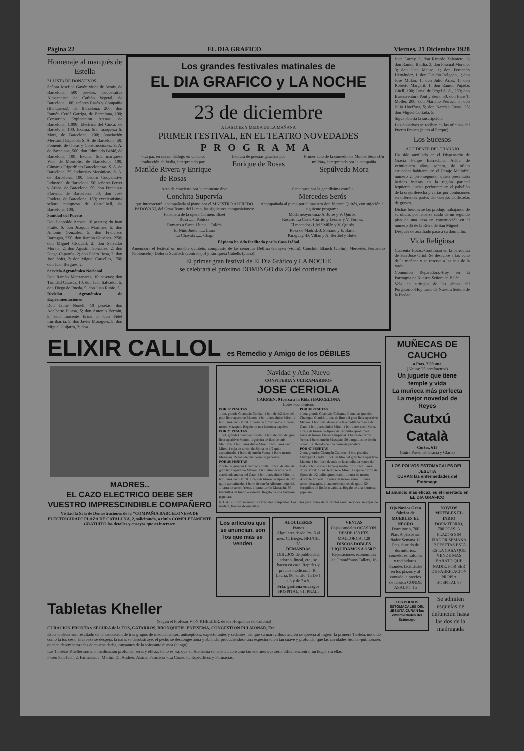Página 22 EL DIA GRAFICO Viernes, 21 Diciembre 1928
Homenaje al marqués de Estella
31 LISTA DE DONATIVOS
Señora Josefina Gayón viuda de Arnús, de Barcelona, 500 pesetas; Cooperativa Almacenista de Carbón Vegetal, de Barcelona, 100; señores Rasés y Compañía (Banqueros), de Barcelona, 200; don Ramón Cerdá Garriga, de Barcelona, 100; Consorcio Explotación Arenas, de Barcelona, 1.000; Eléctrica del Cinca, de Barcelona, 100; Excma. Sra. marquesa S. Mori, de Barcelona, 100; Asociación Mercantil Española S. A. de Barcelona, 50; Fomento de Obras y Construcciones, S. A. de Barcelona, 500; don Edmundo Bebié, de Barcelona, 100; Excma. Sra. marquesa Vda. de Monsolís, de Barcelona, 100; Cámaras Frigoríficas Barcelonesas, S. A. de Barcelona, 25; Industrias Mecánicas, S. A. de Barcelona, 100; Centro Cooperativo Industrial, de Barcelona, 50; señores Ferrer y Arbós, de Barcelona, 50; don Francisco Florentí, de Barcelona, 50; don José Fradera, de Barcelona, 150; excelentísima señora marquesa de Castellbell, de Barcelona, 100.
Sanidad del Puerto
Don Leopoldo Acosta, 10 pesetas; dn Juan Fraile, 6; don Joaquín Martínez, 5; don Antonio González, 5; don Francisco Barragán, 2'50; don Ramón Giménez, 2'50; don Miguel Cloquell, 2; don Salvador Morata, 2; don Agustín González, 2; don Diego Caparrós, 2; don Pedro Rosa, 2; don José Soler, 2; don Miguel Carcelles, 1'50; don Juan Bergués, 2.
Servicio Agronómico Nacional
Don Ramón Manzanares, 10 pesetas; don Trinidad Catasús, 10; don Juan Salvador, 5; don Diego de Rueda, 5; don Juan Rubio, 5.
División Agronómica de Experimentaciones
Don Jaime Nonell, 10 pesetas; don Adalberto Picaso, 5; don Antonio Bertrán, 5; don Inocente Erice, 5; don Fidel Iturribarria, 5; don Javier Moragues, 5; don Miguel Guijarro, 3; don
Los grandes festivales matinales de
EL DIA GRAFICO y LA NOCHE
23 de diciembre
A LAS DIEZ Y MEDIA DE LA MAÑANA
PRIMER FESTIVAL, EN EL TEATRO NOVEDADES
PROGRAMA
«La paz en casa», diálogo en un acto, traducción de Vedia, interpretado por
Matilde Rivera y Enrique de Rosas
Lectura de poesías gauchas por
Enrique de Rosas
Primer acto de la comedia de Muñoz Seca «Un millón», interpretada por la compañía
Sepúlveda Mora
Acto de concierto por la eminente diva
Conchita Supervía
que interpretará, acompañada al piano por el MAESTRO ALFREDO PADOVANI, del Gran Teatro del Liceo, las siguientes composiciones:
Habanera de la ópera Carmen. Bizet
Rosa ...... Pahissa
Romans a Santa Llucia .. Toldrá
El Niño Judío ...... Luna
La Chavala ...... Chapí
Canciones por la gentilísima estrella
Mercedes Serós
Acompañada al piano por el maestro don Vicente Quirós, con sujeción al siguiente programa:
Moda neoyorkina.-A. Jofre y V. Quirós.
Rosario La Cava.-Currito y Leonar y V. Fornes.
El mocador.-J. M.ª Milán y V. Quirós.
Rosa de Madrid.-J. Soriano y E. Barta.
Paraguay.-D. Villan y A. Berdiel y Butet.
El piano ha sido facilitado por la Casa Izábal
Amenizará el festival un notable quinteto, compuesto de las señoritas Delfina Garayva (violín), Conchita Blanch (violín), Mercedes Fernández (violoncelo), Dolores Suriñach (contrabajo) y Enriqueta Cubells (piano).
El primer gran festival de El Dia Gráfico y LA NOCHE
se celebrará el próximo DOMINGO día 23 del corriente mes
Juan Larrey, 3; don Ricardo Zalamero, 3; don Ramón Bardia, 3; don Pascual Moreno, 3; don Juan Manso, 1; don Fernando Hernández, 1; don Claudio Delgado, 1; don José Millán, 1; don Julio Arias, 1; don Roberto Margarit, 1; don Ramón Pujadas Güell, 100; Canal de Urgel S. A., 250; don Buenaventura Pont y Serra, 50; don Hans T. Moller, 200; don Mariano Perruca, 5; don Julio Hoeffner, 5; don Narciso Casas, 25; don Miguel Cortada, 5.
Sigue abierta la suscripción.
Los donativos se reciben en las oficinas del Puerto Franco (junto al Parque).
Los Sucesos
ACCIDENTE DEL TRABAJO
Ha sido auxiliado en el Dispensario de Gracia Felipe Barrachina Adán, de veinticuatro años, soltero, de oficio estucador habitante en el Pasaje Mallofré, número 2, piso segundo, quien presentaba heridas incisas en la región parietal izquierda, incisa perforante en el pabellón de la oreja derecha y varias por contusiones en diferentes partes del cuerpo, calificadas de graves.
Dichas heridas se las produjo trabajando de su oficio, por haberse caído de un segundo piso de una casa en construcción en el número 35 de la Riera de San Miguel.
Después de auxiliado pasó a su domicilio.
Vida Religiosa
Cuarenta Horas.-Continúan en la parroquia de San José Oriol. Se descubre a las ocho de la mañana y se reserva a las seis de la tarde.
Comunión Reparadora.-Hoy en la Parroquia de Nuestra Señora de Belén.
Vela en sufragio de las almas del Purgatorio.-Hoy turno de Nuestra Señora de la Piedad.
ELIXIR CALLOL es Remedio y Amigo de los DÉBILES
MADRES..
EL CAZO ELECTRICO DEBE SER VUESTRO IMPRESCINDIBLE COMPAÑERO
Visitad la Sala de Demostraciones de la "COMPAÑIA BARCELONESA DE ELECTRICIDAD" PLAZA DE CATALUÑA, 2, solicitando, a título COMPLETAMENTE GRATUITO los detalles y ensayos que os interesen
Navidad y Año Nuevo
CONFITERIA Y ULTRAMARINOS
JOSE CERIOLA
CARMEN, 9 (cerca a la Rbla.) BARCELONA
Lotes económicos
POR 12 PESETAS
1 bot. grande Champán Condal. 1 bot. de 1/2 litro del gran licor aperitivo Manón. 1 bot. Jerez dulce Miret. 1 bot. Jerez seco Miret. 1 barra de turrón Yema. 1 barra turrón Mazapán. Regalo de una hermosa papelera.
POR 21 PESETAS
1 bot. grande Champán Condal. 1 bot. de litro del gran licor aperitivo Manón. 1 garrafa de litro de anís Mallorca. 1 bot. Jerez dulce Miret. 1 bot. Jerez seco Miret. 1 caja de turrón de Jijona de 1/2 quilo aproximado. 1 barra de turrón Yema. 1 barra turrón Mazapán. Regalo de una hermosa papelera.
POR 28 PESETAS
2 botellas grandes Champán Condal. 1 bot. de litro del gran licor aperitivo Manón. 1 bot. litro de anís de la acreditada marca del Gato. 1 bot. Jerez dulce Miret. 1 bot. Jerez seco Miret. 1 caja de turrón de Jijona de 1/2 quilo aproximado. 1 barra de turrón Alicante Imperial. 1 barra de turrón Yema. 1 barra turrón Mazapán. 50 barquillos de limón o vainilla. Regalo de una hermosa papelera.
POR 30 PESETAS
1 bot. grande Champán Calixtus. 3 botellas grandes Champán Condal. 1 bot. de litro del gran licor aperitivo Manón. 1 bot. litro de anís de la acreditada marca del Gato. 1 bot. Jerez dulce Miret. 1 bot. Jerez seco Miret. 1 caja de turrón de Jijona de 1/2 quilo aproximado. 1 barra de turrón Alicante Imperial. 1 barra de turrón Yema. 1 barra turrón Mazapán. 50 barquillos de limón o vainilla. Regalo de una hermosa papelera.
POR 47 PESETAS
2 bot. grandes Champán Calixtus. 4 bot. grandes Champán Condal. 1 bot. de litro del gran licor aperitivo Manón. 1 bot. litro de anís de la acreditada marca del Gato. 1 bot. coñac Domecq medio litro. 1 bot. Jerez dulce Miret. 1 bot. Jerez seco Miret. 1 caja de turrón de Jijona de 1/2 quilo aproximado. 1 barra de turrón Alicante Imperial. 1 barra de turrón Yema. 1 barra turrón Mazapán. 1 lata melocotones de quilo. 50 barquillos de limón o vainilla. Regalo de una hermosa papelera.
NOTAS.-El timbre móvil a cargo del comprador. Los lotes para fuera de la capital serán servidos en cajas de madera, francos de embalaje.
Los artículos que se anuncian, son los que más se venden
ALQUILERES
Pianos
Alquileres desde Pts. 8 al mes. C. Bieger. BRUCH, 78
DEMANDAS
DIBUJOS de publicidad, adorno, lineal, etc., se hacen en casa. Rapidez y precios módicos. J. R.; Lauria, 96, entrlo. 1a De 1 a 3 y de 7 a 9.
Srta. gestiona encargos HOSPITAL, 81, PRAL.
VENTAS
Cajas caudales OCASION. DESDE 150 PTS. MALLORCA, 128
DISCOS DOBLES LIQUIDAMOS A 3 50 P.
Reparaciones económicas de Gramófonos Tallers, 16
Tabletas Kheller
(Según el Profesor VON KHELLER, de los Hospitales de Colonia)
CURACION PRONTA y SEGURA de la TOS, CATARROS, BRONQUITIS, ENFISEMA, CONGESTION PULMONAR, Etc.
Estas tabletas son resultado de la asociación de tres grupos de medicamentos: antisépticos, expectorantes y sedantes; así que su maravillosa acción se aprecia al ingerir la primera Tableta, notando como la tos cesa, la cabeza se despeja, la nariz se desobstruye, el pecho se descongestiona y ablanda, produciéndose una expectoración tan suave y profunda, que las cavidades bronco-pulmonares quedan desembarazadas de mucosidades, causantes de la sofocante disnea (ahogo).
Las Tabletas Kheller son una medicación profunda, seria y eficaz; tanto es así, que en Alemania se hace un consumo tan enorme, que sería difícil encontrar un hogar sin ellas.
Paseo San Juan, 2, Farmacia; J. Martín, Dr. Andreu, Alsina, Farmacia «La Cruz», C. Específicos y Farmacias.
MUÑECAS DE CAUCHO
a Ptas. 7'50 una
(Altura: 25 centímetros)
Un juguete que tiene temple y vida
La muñeca más perfecta
La mejor novedad de Reyes
Cautxú Català
Cortes, 615
(Entre Paseo de Gracia y Claris)
LOS POLVOS ESTOMACALES DEL JESUITA
CURAN las enfermedades del Estómago
El anuncio más eficaz, es el insertado en EL DIA GRAFICO
Ojo Novios Gran fábrica de MUEBLES EL NEGRO
Dormitorio, 700 Ptas. A plazos sin fiador Semana 12 Ptas. Surtido de dormitorios, comedores, salones y recibidores. Grandes facilidades en los plazos y al contado, a precios de fábrica CONDE ASALTO. 15
NOVIOS MUEBLES EL INDIO
DORMITORIO, 700 PTAS. A PLAZOS SIN FIADOR SEMANA 12 PESETAS ESTA ES LA CASA QUE VENDE MAS BARATO QUE NADIE, POR SER DE FABRICACION PROPIA HOSPITAL 87
LOS POLVOS ESTOMACALES DEL JESUITA CURAN las enfermedades del Estómago
Se admiten esquelas de defunción hasta las dos de la madrugada